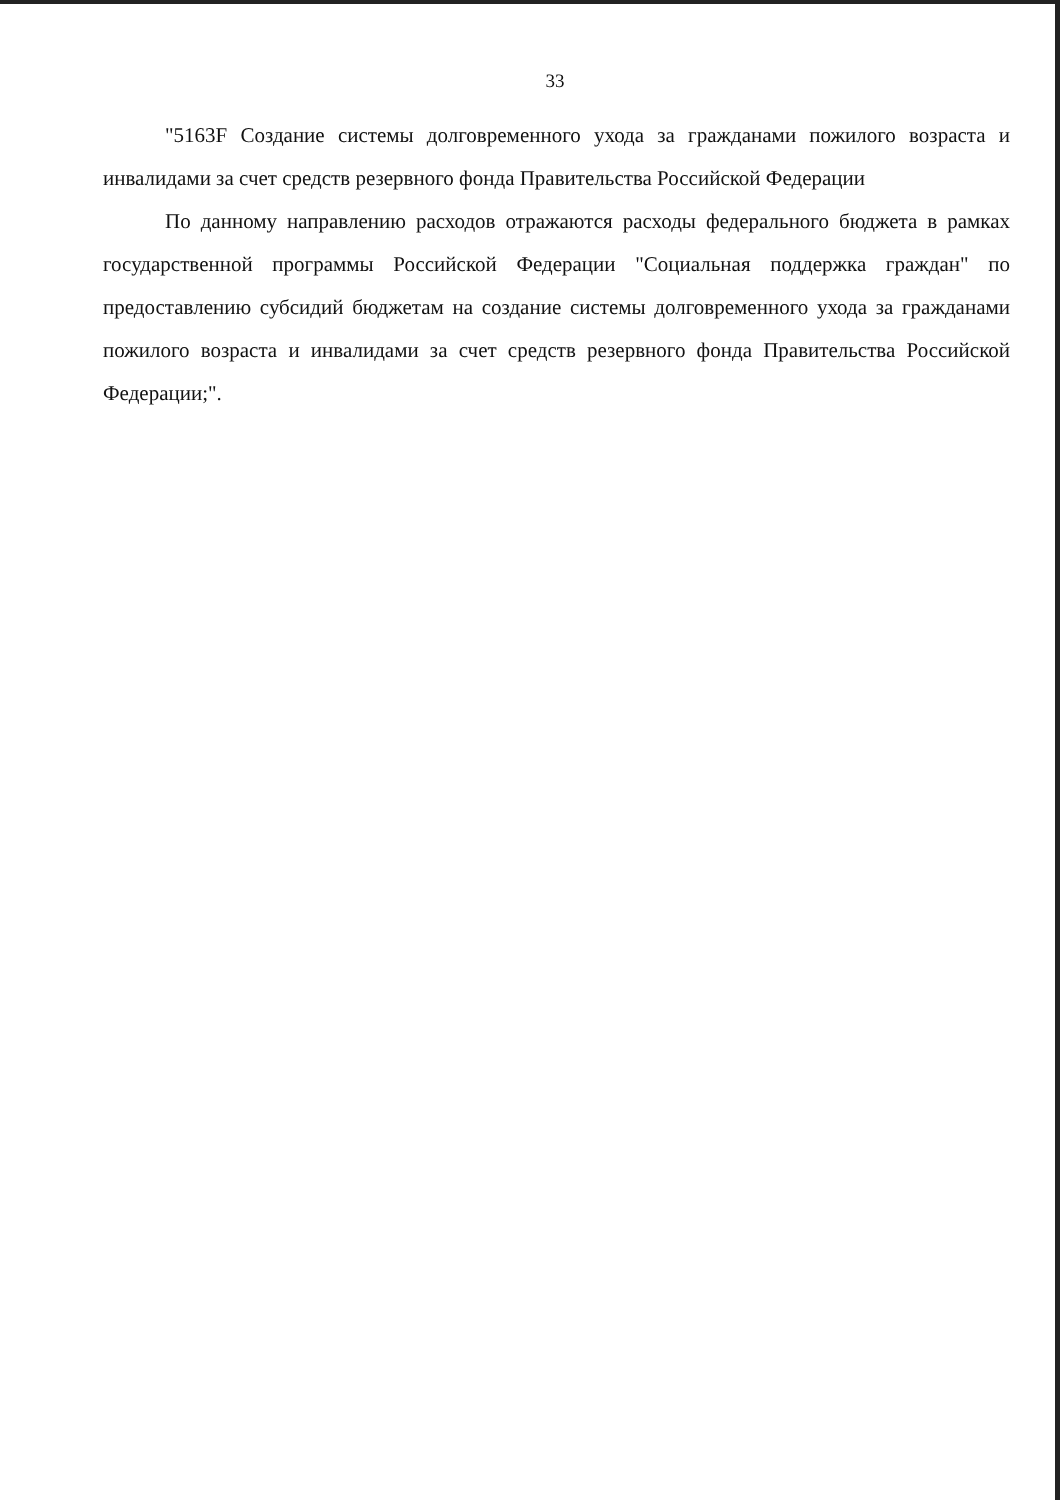33
"5163F Создание системы долговременного ухода за гражданами пожилого возраста и инвалидами за счет средств резервного фонда Правительства Российской Федерации
По данному направлению расходов отражаются расходы федерального бюджета в рамках государственной программы Российской Федерации "Социальная поддержка граждан" по предоставлению субсидий бюджетам на создание системы долговременного ухода за гражданами пожилого возраста и инвалидами за счет средств резервного фонда Правительства Российской Федерации;".